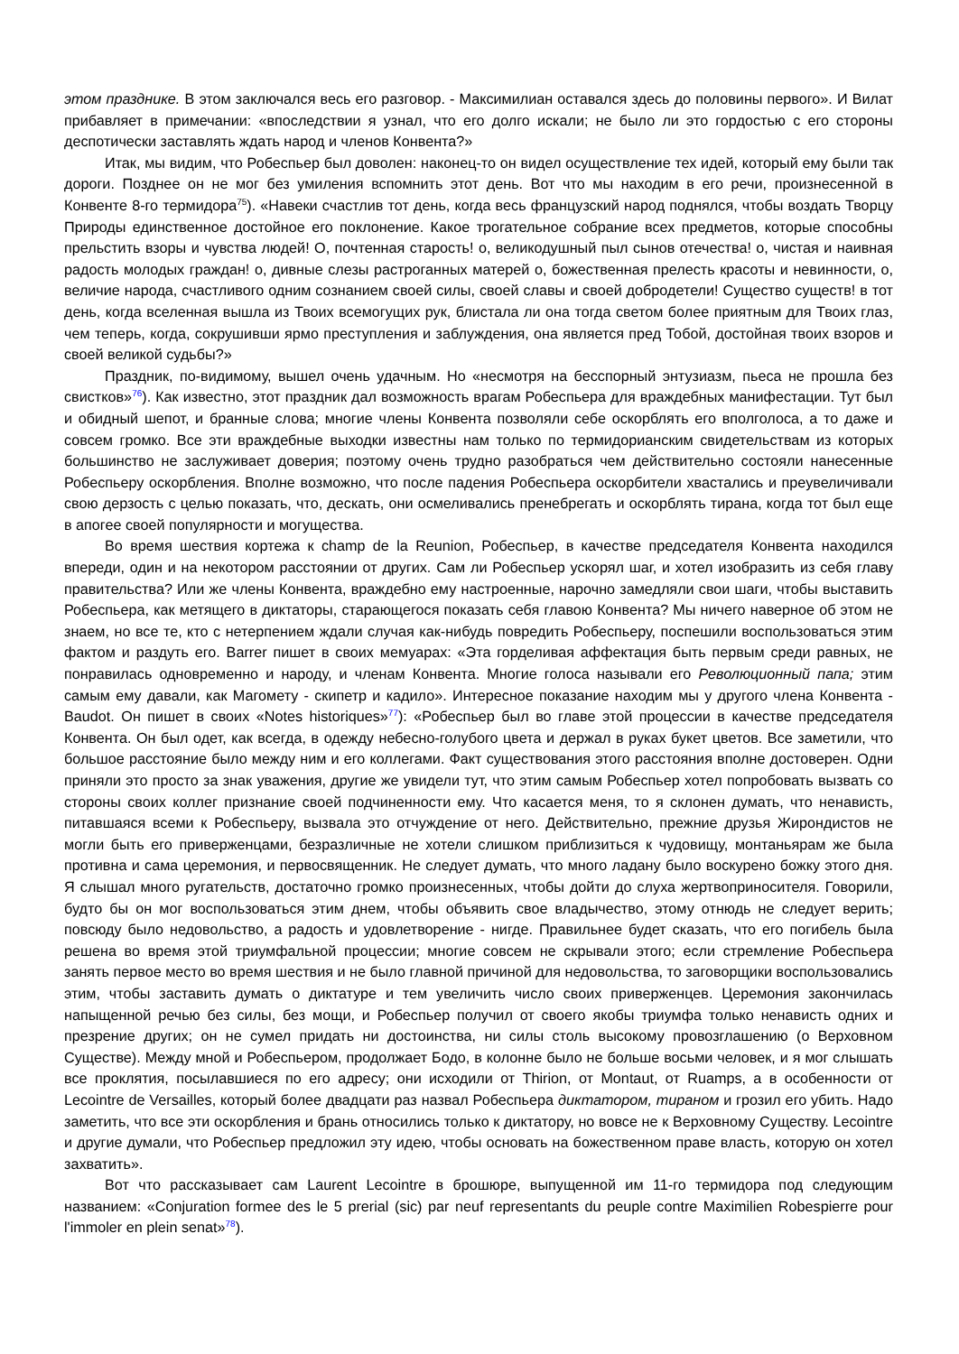этом празднике. В этом заключался весь его разговор. - Максимилиан оставался здесь до половины первого». И Вилат прибавляет в примечании: «впоследствии я узнал, что его долго искали; не было ли это гордостью с его стороны деспотически заставлять ждать народ и членов Конвента?»
Итак, мы видим, что Робеспьер был доволен: наконец-то он видел осуществление тех идей, который ему были так дороги. Позднее он не мог без умиления вспомнить этот день. Вот что мы находим в его речи, произнесенной в Конвенте 8-го термидора<sup>75</sup>). «Навеки счастлив тот день, когда весь французский народ поднялся, чтобы воздать Творцу Природы единственное достойное его поклонение. Какое трогательное собрание всех предметов, которые способны прельстить взоры и чувства людей! О, почтенная старость! о, великодушный пыл сынов отечества! о, чистая и наивная радость молодых граждан! о, дивные слезы растроганных матерей о, божественная прелесть красоты и невинности, о, величие народа, счастливого одним сознанием своей силы, своей славы и своей добродетели! Существо существ! в тот день, когда вселенная вышла из Твоих всемогущих рук, блистала ли она тогда светом более приятным для Твоих глаз, чем теперь, когда, сокрушивши ярмо преступления и заблуждения, она является пред Тобой, достойная твоих взоров и своей великой судьбы?»
Праздник, по-видимому, вышел очень удачным. Но «несмотря на бесспорный энтузиазм, пьеса не прошла без свистков»<sup>76</sup>). Как известно, этот праздник дал возможность врагам Робеспьера для враждебных манифестации. Тут был и обидный шепот, и бранные слова; многие члены Конвента позволяли себе оскорблять его вполголоса, а то даже и совсем громко. Все эти враждебные выходки известны нам только по термидорианским свидетельствам из которых большинство не заслуживает доверия; поэтому очень трудно разобраться чем действительно состояли нанесенные Робеспьеру оскорбления. Вполне возможно, что после падения Робеспьера оскорбители хвастались и преувеличивали свою дерзость с целью показать, что, дескать, они осмеливались пренебрегать и оскорблять тирана, когда тот был еще в апогее своей популярности и могущества.
Во время шествия кортежа к champ de la Reunion, Робеспьер, в качестве председателя Конвента находился впереди, один и на некотором расстоянии от других. Сам ли Робеспьер ускорял шаг, и хотел изобразить из себя главу правительства? Или же члены Конвента, враждебно ему настроенные, нарочно замедляли свои шаги, чтобы выставить Робеспьера, как метящего в диктаторы, старающегося показать себя главою Конвента? Мы ничего наверное об этом не знаем, но все те, кто с нетерпением ждали случая как-нибудь повредить Робеспьеру, поспешили воспользоваться этим фактом и раздуть его. Barrer пишет в своих мемуарах: «Эта горделивая аффектация быть первым среди равных, не понравилась одновременно и народу, и членам Конвента. Многие голоса называли его Революционный папа; этим самым ему давали, как Магомету - скипетр и кадило». Интересное показание находим мы у другого члена Конвента - Baudot. Он пишет в своих «Notes historiques»<sup>77</sup>): «Робеспьер был во главе этой процессии в качестве председателя Конвента. Он был одет, как всегда, в одежду небесно-голубого цвета и держал в руках букет цветов. Все заметили, что большое расстояние было между ним и его коллегами. Факт существования этого расстояния вполне достоверен. Одни приняли это просто за знак уважения, другие же увидели тут, что этим самым Робеспьер хотел попробовать вызвать со стороны своих коллег признание своей подчиненности ему. Что касается меня, то я склонен думать, что ненависть, питавшаяся всеми к Робеспьеру, вызвала это отчуждение от него. Действительно, прежние друзья Жирондистов не могли быть его приверженцами, безразличные не хотели слишком приблизиться к чудовищу, монтаньярам же была противна и сама церемония, и первосвященник. Не следует думать, что много ладану было воскурено божку этого дня. Я слышал много ругательств, достаточно громко произнесенных, чтобы дойти до слуха жертвоприносителя. Говорили, будто бы он мог воспользоваться этим днем, чтобы объявить свое владычество, этому отнюдь не следует верить; повсюду было недовольство, а радость и удовлетворение - нигде. Правильнее будет сказать, что его погибель была решена во время этой триумфальной процессии; многие совсем не скрывали этого; если стремление Робеспьера занять первое место во время шествия и не было главной причиной для недовольства, то заговорщики воспользовались этим, чтобы заставить думать о диктатуре и тем увеличить число своих приверженцев. Церемония закончилась напыщенной речью без силы, без мощи, и Робеспьер получил от своего якобы триумфа только ненависть одних и презрение других; он не сумел придать ни достоинства, ни силы столь высокому провозглашению (о Верховном Существе). Между мной и Робеспьером, продолжает Бодо, в колонне было не больше восьми человек, и я мог слышать все проклятия, посылавшиеся по его адресу; они исходили от Thirion, от Montaut, от Ruamps, а в особенности от Lecointre de Versailles, который более двадцати раз назвал Робеспьера диктатором, тираном и грозил его убить. Надо заметить, что все эти оскорбления и брань относились только к диктатору, но вовсе не к Верховному Существу. Lecointre и другие думали, что Робеспьер предложил эту идею, чтобы основать на божественном праве власть, которую он хотел захватить».
Вот что рассказывает сам Laurent Lecointre в брошюре, выпущенной им 11-го термидора под следующим названием: «Conjuration formee des le 5 prerial (sic) par neuf representants du peuple contre Maximilien Robespierre pour l'immoler en plein senat»<sup>78</sup>).